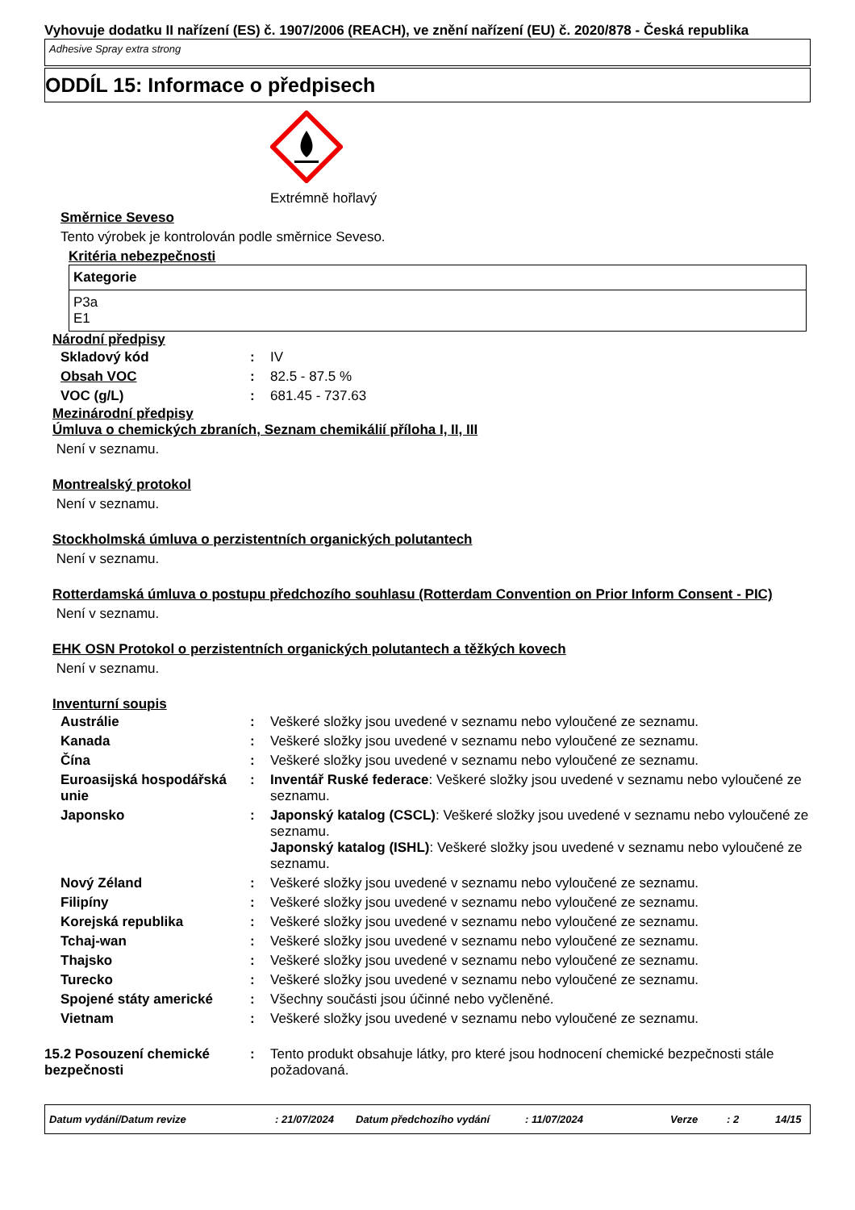Vyhovuje dodatku II nařízení (ES) č. 1907/2006 (REACH), ve znění nařízení (EU) č. 2020/878 - Česká republika
Adhesive Spray extra strong
ODDÍL 15: Informace o předpisech
Extrémně hořlavý
Směrnice Seveso
Tento výrobek je kontrolován podle směrnice Seveso.
Kritéria nebezpečnosti
| Kategorie |
| --- |
| P3a E1 |
Národní předpisy
| Skladový kód | : | IV |
| Obsah VOC | : | 82.5 - 87.5 % |
| VOC (g/L) | : | 681.45 - 737.63 |
Mezinárodní předpisy
Úmluva o chemických zbraních, Seznam chemikálií příloha I, II, III
Není v seznamu.
Montrealský protokol
Není v seznamu.
Stockholmská úmluva o perzistentních organických polutantech
Není v seznamu.
Rotterdamská úmluva o postupu předchozího souhlasu (Rotterdam Convention on Prior Inform Consent - PIC)
Není v seznamu.
EHK OSN Protokol o perzistentních organických polutantech a těžkých kovech
Není v seznamu.
Inventurní soupis
| Austrálie | : | Veškeré složky jsou uvedené v seznamu nebo vyloučené ze seznamu. |
| Kanada | : | Veškeré složky jsou uvedené v seznamu nebo vyloučené ze seznamu. |
| Čína | : | Veškeré složky jsou uvedené v seznamu nebo vyloučené ze seznamu. |
| Euroasijská hospodářská unie | : | Inventář Ruské federace : Veškeré složky jsou uvedené v seznamu nebo vyloučené ze seznamu. |
| Japonsko | : | Japonský katalog (CSCL) : Veškeré složky jsou uvedené v seznamu nebo vyloučené ze seznamu. Japonský katalog (ISHL) : Veškeré složky jsou uvedené v seznamu nebo vyloučené ze seznamu. |
| Nový Zéland | : | Veškeré složky jsou uvedené v seznamu nebo vyloučené ze seznamu. |
| Filipíny | : | Veškeré složky jsou uvedené v seznamu nebo vyloučené ze seznamu. |
| Korejská republika | : | Veškeré složky jsou uvedené v seznamu nebo vyloučené ze seznamu. |
| Tchaj-wan | : | Veškeré složky jsou uvedené v seznamu nebo vyloučené ze seznamu. |
| Thajsko | : | Veškeré složky jsou uvedené v seznamu nebo vyloučené ze seznamu. |
| Turecko | : | Veškeré složky jsou uvedené v seznamu nebo vyloučené ze seznamu. |
| Spojené státy americké | : | Všechny součásti jsou účinné nebo vyčleněné. |
| Vietnam | : | Veškeré složky jsou uvedené v seznamu nebo vyloučené ze seznamu. |
| 15.2 Posouzení chemické bezpečnosti | : | Tento produkt obsahuje látky, pro které jsou hodnocení chemické bezpečnosti stále požadovaná. |
Datum vydání/Datum revize: 21/07/2024 Datum předchozího vydání: 11/07/2024 Verze: 2 14/15